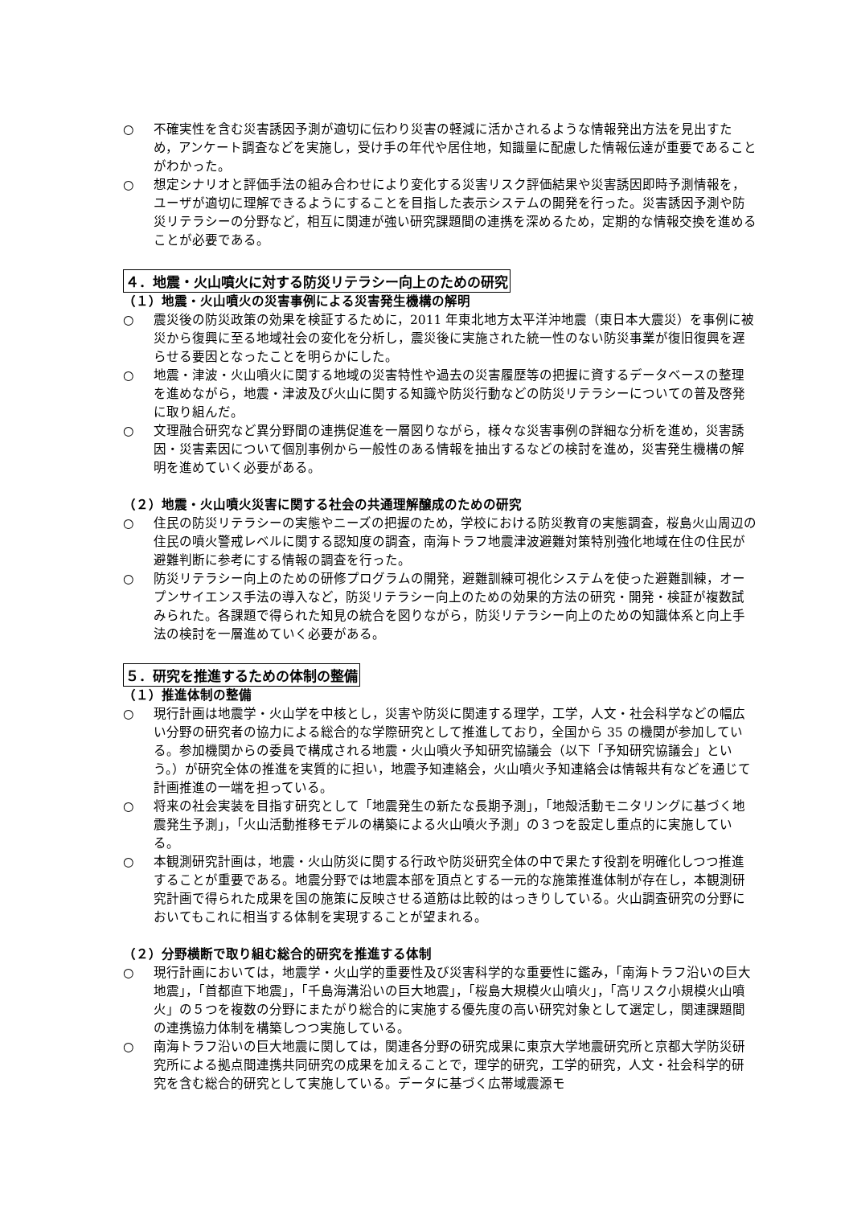○ 不確実性を含む災害誘因予測が適切に伝わり災害の軽減に活かされるような情報発出方法を見出すため，アンケート調査などを実施し，受け手の年代や居住地，知識量に配慮した情報伝達が重要であることがわかった。
○ 想定シナリオと評価手法の組み合わせにより変化する災害リスク評価結果や災害誘因即時予測情報を，ユーザが適切に理解できるようにすることを目指した表示システムの開発を行った。災害誘因予測や防災リテラシーの分野など，相互に関連が強い研究課題間の連携を深めるため，定期的な情報交換を進めることが必要である。
４．地震・火山噴火に対する防災リテラシー向上のための研究
（１）地震・火山噴火の災害事例による災害発生機構の解明
○ 震災後の防災政策の効果を検証するために，2011 年東北地方太平洋沖地震（東日本大震災）を事例に被災から復興に至る地域社会の変化を分析し，震災後に実施された統一性のない防災事業が復旧復興を遅らせる要因となったことを明らかにした。
○ 地震・津波・火山噴火に関する地域の災害特性や過去の災害履歴等の把握に資するデータベースの整理を進めながら，地震・津波及び火山に関する知識や防災行動などの防災リテラシーについての普及啓発に取り組んだ。
○ 文理融合研究など異分野間の連携促進を一層図りながら，様々な災害事例の詳細な分析を進め，災害誘因・災害素因について個別事例から一般性のある情報を抽出するなどの検討を進め，災害発生機構の解明を進めていく必要がある。
（２）地震・火山噴火災害に関する社会の共通理解醸成のための研究
○ 住民の防災リテラシーの実態やニーズの把握のため，学校における防災教育の実態調査，桜島火山周辺の住民の噴火警戒レベルに関する認知度の調査，南海トラフ地震津波避難対策特別強化地域在住の住民が避難判断に参考にする情報の調査を行った。
○ 防災リテラシー向上のための研修プログラムの開発，避難訓練可視化システムを使った避難訓練，オープンサイエンス手法の導入など，防災リテラシー向上のための効果的方法の研究・開発・検証が複数試みられた。各課題で得られた知見の統合を図りながら，防災リテラシー向上のための知識体系と向上手法の検討を一層進めていく必要がある。
５．研究を推進するための体制の整備
（１）推進体制の整備
○ 現行計画は地震学・火山学を中核とし，災害や防災に関連する理学，工学，人文・社会科学などの幅広い分野の研究者の協力による総合的な学際研究として推進しており，全国から 35 の機関が参加している。参加機関からの委員で構成される地震・火山噴火予知研究協議会（以下「予知研究協議会」という。）が研究全体の推進を実質的に担い，地震予知連絡会，火山噴火予知連絡会は情報共有などを通じて計画推進の一端を担っている。
○ 将来の社会実装を目指す研究として「地震発生の新たな長期予測」，「地殻活動モニタリングに基づく地震発生予測」，「火山活動推移モデルの構築による火山噴火予測」の３つを設定し重点的に実施している。
○ 本観測研究計画は，地震・火山防災に関する行政や防災研究全体の中で果たす役割を明確化しつつ推進することが重要である。地震分野では地震本部を頂点とする一元的な施策推進体制が存在し，本観測研究計画で得られた成果を国の施策に反映させる道筋は比較的はっきりしている。火山調査研究の分野においてもこれに相当する体制を実現することが望まれる。
（２）分野横断で取り組む総合的研究を推進する体制
○ 現行計画においては，地震学・火山学的重要性及び災害科学的な重要性に鑑み，「南海トラフ沿いの巨大地震」，「首都直下地震」，「千島海溝沿いの巨大地震」，「桜島大規模火山噴火」，「高リスク小規模火山噴火」の５つを複数の分野にまたがり総合的に実施する優先度の高い研究対象として選定し，関連課題間の連携協力体制を構築しつつ実施している。
○ 南海トラフ沿いの巨大地震に関しては，関連各分野の研究成果に東京大学地震研究所と京都大学防災研究所による拠点間連携共同研究の成果を加えることで，理学的研究，工学的研究，人文・社会科学的研究を含む総合的研究として実施している。データに基づく広帯域震源モ